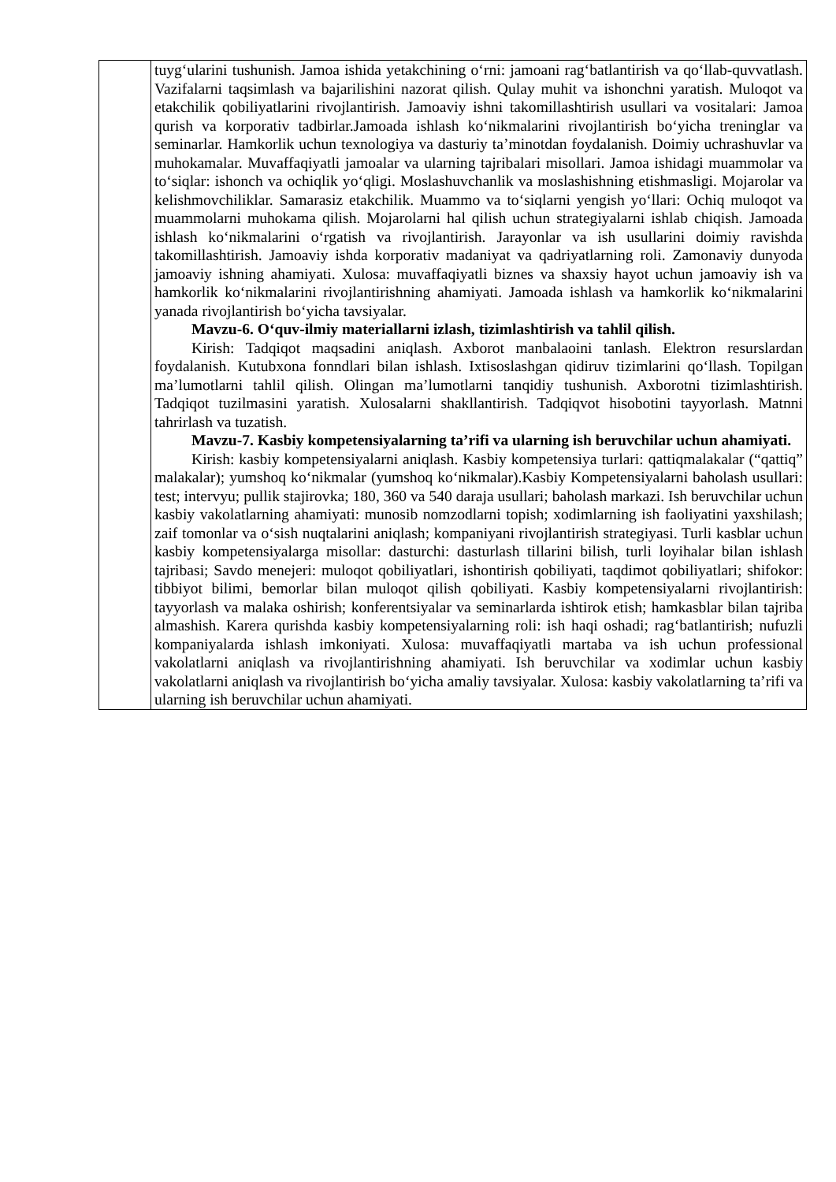| | tuyg‘ularini tushunish. Jamoa ishida yetakchining o‘rni: jamoani rag‘batlantirish va qo‘llab-quvvatlash. Vazifalarni taqsimlash va bajarilishini nazorat qilish. Qulay muhit va ishonchni yaratish. Muloqot va etakchilik qobiliyatlarini rivojlantirish. Jamoaviy ishni takomillashtirish usullari va vositalari: Jamoa qurish va korporativ tadbirlar.Jamoada ishlash ko‘nikmalarini rivojlantirish bo‘yicha treninglar va seminarlar. Hamkorlik uchun texnologiya va dasturiy ta’minotdan foydalanish. Doimiy uchrashuvlar va muhokamalar. Muvaffaqiyatli jamoalar va ularning tajribalari misollari. Jamoa ishidagi muammolar va to‘siqlar: ishonch va ochiqlik yo‘qligi. Moslashuvchanlik va moslashishning etishmasligi. Mojarolar va kelishmovchiliklar. Samarasiz etakchilik. Muammo va to‘siqlarni yengish yo‘llari: Ochiq muloqot va muammolarni muhokama qilish. Mojarolarni hal qilish uchun strategiyalarni ishlab chiqish. Jamoada ishlash ko‘nikmalarini o‘rgatish va rivojlantirish. Jarayonlar va ish usullarini doimiy ravishda takomillashtirish. Jamoaviy ishda korporativ madaniyat va qadriyatlarning roli. Zamonaviy dunyoda jamoaviy ishning ahamiyati. Xulosa: muvaffaqiyatli biznes va shaxsiy hayot uchun jamoaviy ish va hamkorlik ko‘nikmalarini rivojlantirishning ahamiyati. Jamoada ishlash va hamkorlik ko‘nikmalarini yanada rivojlantirish bo‘yicha tavsiyalar. Mavzu-6. O‘quv-ilmiy materiallarni izlash, tizimlashtirish va tahlil qilish. Kirish: Tadqiqot maqsadini aniqlash. Axborot manbalaoini tanlash. Elektron resurslardan foydalanish. Kutubxona fonndlari bilan ishlash. Ixtisoslashgan qidiruv tizimlarini qo‘llash. Topilgan ma’lumotlarni tahlil qilish. Olingan ma’lumotlarni tanqidiy tushunish. Axborotni tizimlashtirish. Tadqiqot tuzilmasini yaratish. Xulosalarni shakllantirish. Tadqiqvot hisobotini tayyorlash. Matnni tahrirlash va tuzatish. Mavzu-7. Kasbiy kompetensiyalarning ta’rifi va ularning ish beruvchilar uchun ahamiyati. Kirish: kasbiy kompetensiyalarni aniqlash. Kasbiy kompetensiya turlari: qattiqmalakalar (“qattiq” malakalar); yumshoq ko‘nikmalar (yumshoq ko‘nikmalar).Kasbiy Kompetensiyalarni baholash usullari: test; intervyu; pullik stajirovka; 180, 360 va 540 daraja usullari; baholash markazi. Ish beruvchilar uchun kasbiy vakolatlarning ahamiyati: munosib nomzodlarni topish; xodimlarning ish faoliyatini yaxshilash; zaif tomonlar va o‘sish nuqtalarini aniqlash; kompaniyani rivojlantirish strategiyasi. Turli kasblar uchun kasbiy kompetensiyalarga misollar: dasturchi: dasturlash tillarini bilish, turli loyihalar bilan ishlash tajribasi; Savdo menejeri: muloqot qobiliyatlari, ishontirish qobiliyati, taqdimot qobiliyatlari; shifokor: tibbiyot bilimi, bemorlar bilan muloqot qilish qobiliyati. Kasbiy kompetensiyalarni rivojlantirish: tayyorlash va malaka oshirish; konferentsiyalar va seminarlarda ishtirok etish; hamkasblar bilan tajriba almashish. Karera qurishda kasbiy kompetensiyalarning roli: ish haqi oshadi; rag‘batlantirish; nufuzli kompaniyalarda ishlash imkoniyati. Xulosa: muvaffaqiyatli martaba va ish uchun professional vakolatlarni aniqlash va rivojlantirishning ahamiyati. Ish beruvchilar va xodimlar uchun kasbiy vakolatlarni aniqlash va rivojlantirish bo‘yicha amaliy tavsiyalar. Xulosa: kasbiy vakolatlarning ta’rifi va ularning ish beruvchilar uchun ahamiyati. |